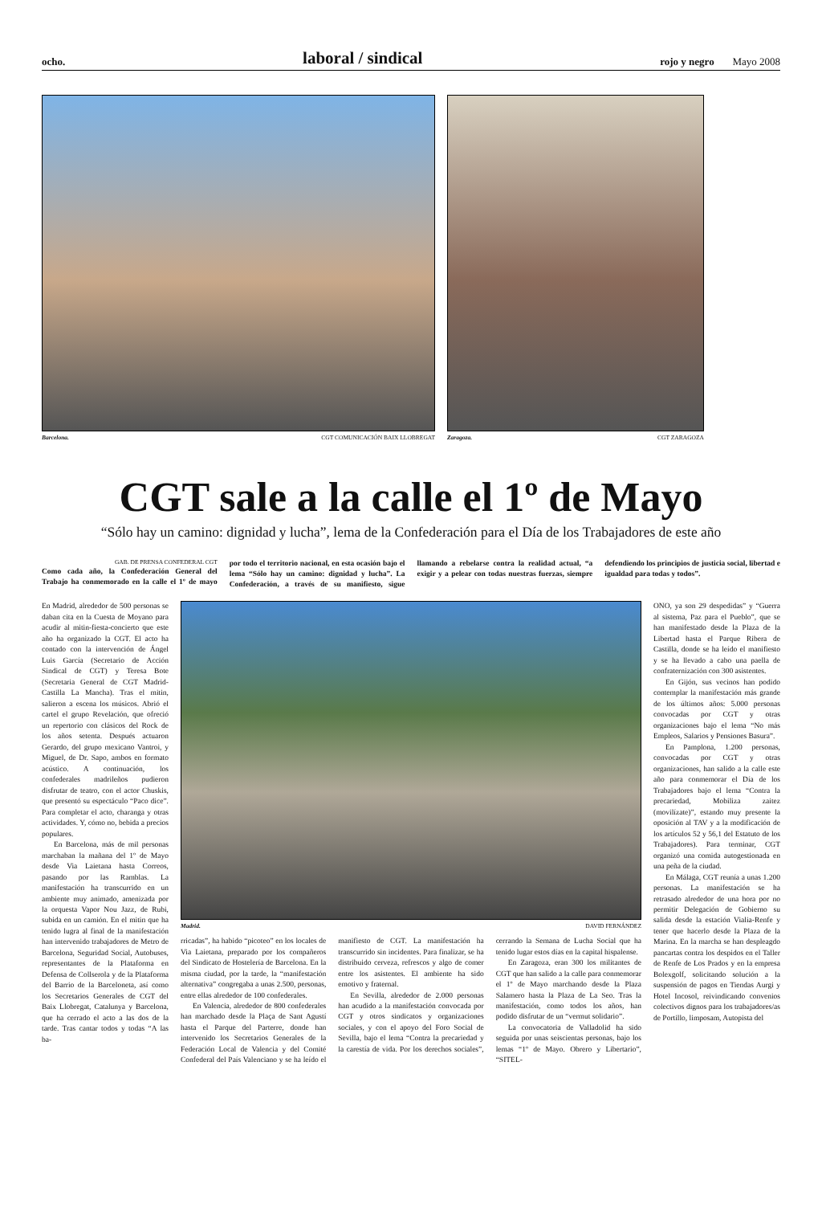ocho. laboral / sindical rojo y negro Mayo 2008
Barcelona. CGT COMUNICACIÓN BAIX LLOBREGAT Zaragoza. CGT ZARAGOZA
CGT sale a la calle el 1º de Mayo
“Sólo hay un camino: dignidad y lucha”, lema de la Confederación para el Día de los Trabajadores de este año
GAB. DE PRENSA CONFEDERAL CGT
Como cada año, la Confederación General del Trabajo ha conmemorado en la calle el 1º de mayo por todo el territorio nacional, en esta ocasión bajo el lema “Sólo hay un camino: dignidad y lucha”. La Confederación, a través de su manifiesto, sigue llamando a rebelarse contra la realidad actual, “a exigir y a pelear con todas nuestras fuerzas, siempre defendiendo los principios de justicia social, libertad e igualdad para todas y todos”.
En Madrid, alrededor de 500 personas se daban cita en la Cuesta de Moyano para acudir al mitin-fiesta-concierto que este año ha organizado la CGT. El acto ha contado con la intervención de Ángel Luis García (Secretario de Acción Sindical de CGT) y Teresa Bote (Secretaria General de CGT Madrid-Castilla La Mancha). Tras el mitin, salieron a escena los músicos. Abrió el cartel el grupo Revelación, que ofreció un repertorio con clásicos del Rock de los años setenta. Después actuaron Gerardo, del grupo mexicano Vantroi, y Miguel, de Dr. Sapo, ambos en formato acústico. A continuación, los confederales madrileños pudieron disfrutar de teatro, con el actor Chuskis, que presentó su espectáculo “Paco dice”. Para completar el acto, charanga y otras actividades. Y, cómo no, bebida a precios populares.
En Barcelona, más de mil personas marchaban la mañana del 1º de Mayo desde Via Laietana hasta Correos, pasando por las Ramblas. La manifestación ha transcurrido en un ambiente muy animado, amenizada por la orquesta Vapor Nou Jazz, de Rubi, subida en un camión. En el mitin que ha tenido lugra al final de la manifestación han intervenido trabajadores de Metro de Barcelona, Seguridad Social, Autobuses, representantes de la Plataforma en Defensa de Collserola y de la Plataforma del Barrio de la Barceloneta, así como los Secretarios Generales de CGT del Baix Llobregat, Catalunya y Barcelona, que ha cerrado el acto a las dos de la tarde. Tras cantar todos y todas “A las ba-
Madrid. DAVID FERNÁNDEZ
rricadas”, ha habido “picoteo” en los locales de Via Laietana, preparado por los compañeros del Sindicato de Hostelería de Barcelona. En la misma ciudad, por la tarde, la “manifestación alternativa” congregaba a unas 2.500, personas, entre ellas alrededor de 100 confederales.
En Valencia, alrededor de 800 confederales han marchado desde la Plaça de Sant Agustí hasta el Parque del Parterre, donde han intervenido los Secretarios Generales de la Federación Local de Valencia y del Comité Confederal del País Valenciano y se ha leído el manifiesto de CGT. La manifestación ha transcurrido sin incidentes. Para finalizar, se ha distribuido cerveza, refrescos y algo de comer entre los asistentes. El ambiente ha sido emotivo y fraternal.
En Sevilla, alrededor de 2.000 personas han acudido a la manifestación convocada por CGT y otros sindicatos y organizaciones sociales, y con el apoyo del Foro Social de Sevilla, bajo el lema “Contra la precariedad y la carestía de vida. Por los derechos sociales”, cerrando la Semana de Lucha Social que ha tenido lugar estos días en la capital hispalense.
En Zaragoza, eran 300 los militantes de CGT que han salido a la calle para conmemorar el 1º de Mayo marchando desde la Plaza Salamero hasta la Plaza de La Seo. Tras la manifestación, como todos los años, han podido disfrutar de un “vermut solidario”.
La convocatoria de Valladolid ha sido seguida por unas seiscientas personas, bajo los lemas “1º de Mayo. Obrero y Libertario”, “SITEL-
ONO, ya son 29 despedidas” y “Guerra al sistema, Paz para el Pueblo”, que se han manifestado desde la Plaza de la Libertad hasta el Parque Ribera de Castilla, donde se ha leído el manifiesto y se ha llevado a cabo una paella de confraternización con 300 asistentes.
En Gijón, sus vecinos han podido contemplar la manifestación más grande de los últimos años: 5.000 personas convocadas por CGT y otras organizaciones bajo el lema “No más Empleos, Salarios y Pensiones Basura”.
En Pamplona, 1.200 personas, convocadas por CGT y otras organizaciones, han salido a la calle este año para conmemorar el Día de los Trabajadores bajo el lema “Contra la precariedad, Mobiliza zaitez (movilízate)”, estando muy presente la oposición al TAV y a la modificación de los artículos 52 y 56,1 del Estatuto de los Trabajadores). Para terminar, CGT organizó una comida autogestionada en una peña de la ciudad.
En Málaga, CGT reunía a unas 1.200 personas. La manifestación se ha retrasado alrededor de una hora por no permitir Delegación de Gobierno su salida desde la estación Vialia-Renfe y tener que hacerlo desde la Plaza de la Marina. En la marcha se han despleagdo pancartas contra los despidos en el Taller de Renfe de Los Prados y en la empresa Bolexgolf, solicitando solución a la suspensión de pagos en Tiendas Aurgi y Hotel Incosol, reivindicando convenios colectivos dignos para los trabajadores/as de Portillo, limposam, Autopista del